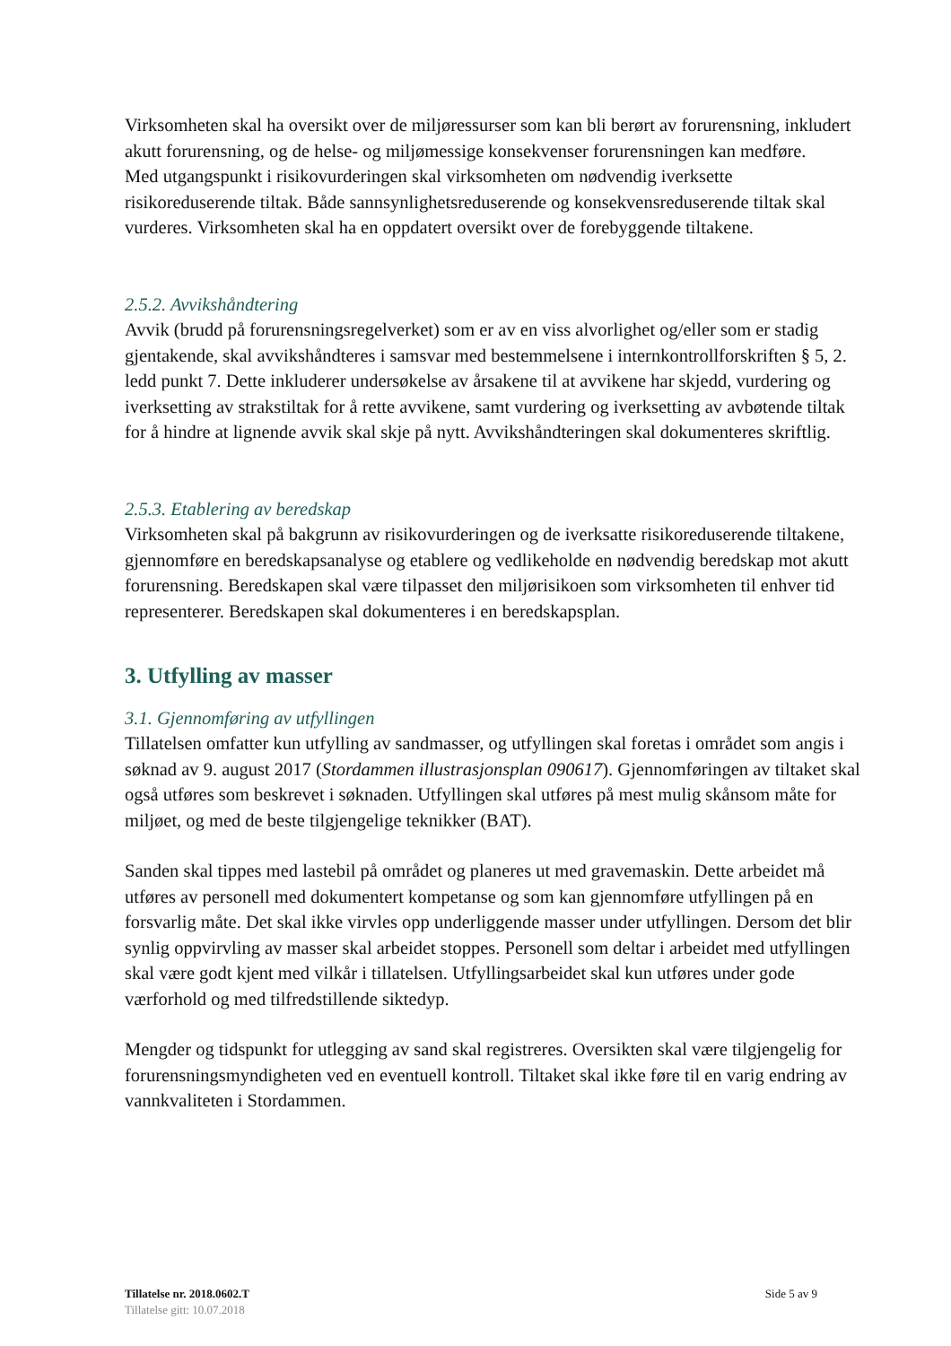Virksomheten skal ha oversikt over de miljøressurser som kan bli berørt av forurensning, inkludert akutt forurensning, og de helse- og miljømessige konsekvenser forurensningen kan medføre.
Med utgangspunkt i risikovurderingen skal virksomheten om nødvendig iverksette risikoreduserende tiltak. Både sannsynlighetsreduserende og konsekvensreduserende tiltak skal vurderes. Virksomheten skal ha en oppdatert oversikt over de forebyggende tiltakene.
2.5.2. Avvikshåndtering
Avvik (brudd på forurensningsregelverket) som er av en viss alvorlighet og/eller som er stadig gjentakende, skal avvikshåndteres i samsvar med bestemmelsene i internkontrollforskriften § 5, 2. ledd punkt 7. Dette inkluderer undersøkelse av årsakene til at avvikene har skjedd, vurdering og iverksetting av strakstiltak for å rette avvikene, samt vurdering og iverksetting av avbøtende tiltak for å hindre at lignende avvik skal skje på nytt. Avvikshåndteringen skal dokumenteres skriftlig.
2.5.3. Etablering av beredskap
Virksomheten skal på bakgrunn av risikovurderingen og de iverksatte risikoreduserende tiltakene, gjennomføre en beredskapsanalyse og etablere og vedlikeholde en nødvendig beredskap mot akutt forurensning. Beredskapen skal være tilpasset den miljørisikoen som virksomheten til enhver tid representerer. Beredskapen skal dokumenteres i en beredskapsplan.
3. Utfylling av masser
3.1. Gjennomføring av utfyllingen
Tillatelsen omfatter kun utfylling av sandmasser, og utfyllingen skal foretas i området som angis i søknad av 9. august 2017 (Stordammen illustrasjonsplan 090617). Gjennomføringen av tiltaket skal også utføres som beskrevet i søknaden. Utfyllingen skal utføres på mest mulig skånsom måte for miljøet, og med de beste tilgjengelige teknikker (BAT).
Sanden skal tippes med lastebil på området og planeres ut med gravemaskin. Dette arbeidet må utføres av personell med dokumentert kompetanse og som kan gjennomføre utfyllingen på en forsvarlig måte. Det skal ikke virvles opp underliggende masser under utfyllingen. Dersom det blir synlig oppvirvling av masser skal arbeidet stoppes. Personell som deltar i arbeidet med utfyllingen skal være godt kjent med vilkår i tillatelsen. Utfyllingsarbeidet skal kun utføres under gode værforhold og med tilfredstillende siktedyp.
Mengder og tidspunkt for utlegging av sand skal registreres. Oversikten skal være tilgjengelig for forurensningsmyndigheten ved en eventuell kontroll. Tiltaket skal ikke føre til en varig endring av vannkvaliteten i Stordammen.
Tillatelse nr. 2018.0602.T Side 5 av 9
Tillatelse gitt: 10.07.2018